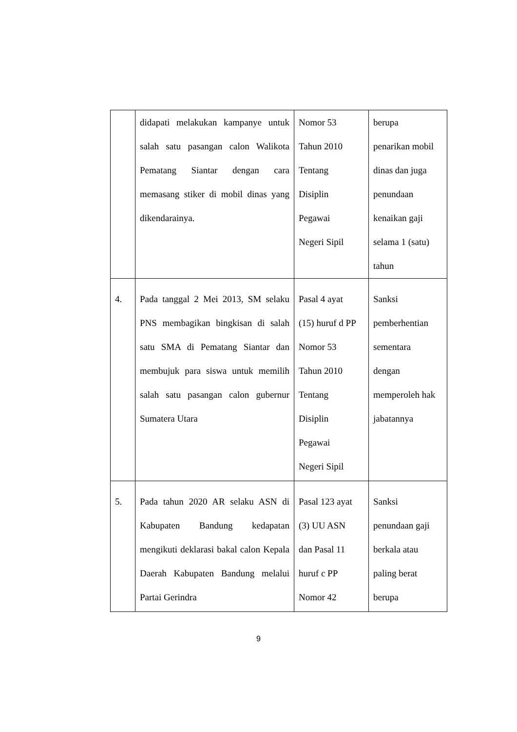| | didapati melakukan kampanye untuk salah satu pasangan calon Walikota Pematang Siantar dengan cara memasang stiker di mobil dinas yang dikendarainya. | Nomor 53 Tahun 2010 Tentang Disiplin Pegawai Negeri Sipil | berupa penarikan mobil dinas dan juga penundaan kenaikan gaji selama 1 (satu) tahun |
| 4. | Pada tanggal 2 Mei 2013, SM selaku PNS membagikan bingkisan di salah satu SMA di Pematang Siantar dan membujuk para siswa untuk memilih salah satu pasangan calon gubernur Sumatera Utara | Pasal 4 ayat (15) huruf d PP Nomor 53 Tahun 2010 Tentang Disiplin Pegawai Negeri Sipil | Sanksi pemberhentian sementara dengan memperoleh hak jabatannya |
| 5. | Pada tahun 2020 AR selaku ASN di Kabupaten Bandung kedapatan mengikuti deklarasi bakal calon Kepala Daerah Kabupaten Bandung melalui Partai Gerindra | Pasal 123 ayat (3) UU ASN dan Pasal 11 huruf c PP Nomor 42 | Sanksi penundaan gaji berkala atau paling berat berupa |
9